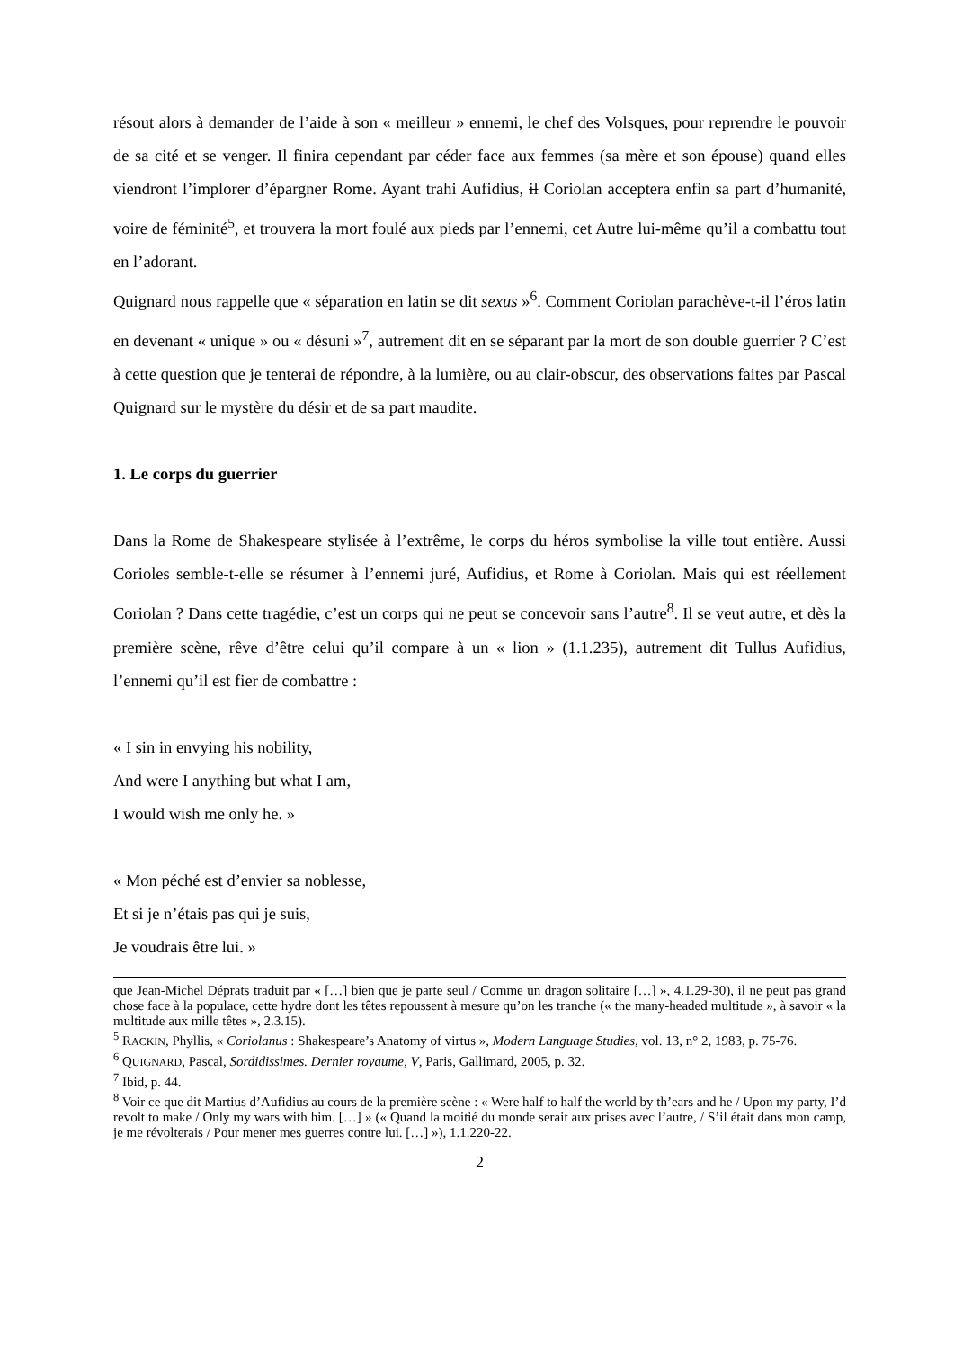résout alors à demander de l’aide à son « meilleur » ennemi, le chef des Volsques, pour reprendre le pouvoir de sa cité et se venger. Il finira cependant par céder face aux femmes (sa mère et son épouse) quand elles viendront l’implorer d’épargner Rome. Ayant trahi Aufidius, il Coriolan acceptera enfin sa part d’humanité, voire de féminité<sup>5</sup>, et trouvera la mort foulé aux pieds par l’ennemi, cet Autre lui-même qu’il a combattu tout en l’adorant.
Quignard nous rappelle que « séparation en latin se dit sexus »<sup>6</sup>. Comment Coriolan parachève-t-il l’éros latin en devenant « unique » ou « désuni »<sup>7</sup>, autrement dit en se séparant par la mort de son double guerrier ? C’est à cette question que je tenterai de répondre, à la lumière, ou au clair-obscur, des observations faites par Pascal Quignard sur le mystère du désir et de sa part maudite.
1. Le corps du guerrier
Dans la Rome de Shakespeare stylisée à l’extrême, le corps du héros symbolise la ville tout entière. Aussi Corioles semble-t-elle se résumer à l’ennemi juré, Aufidius, et Rome à Coriolan. Mais qui est réellement Coriolan ? Dans cette tragédie, c’est un corps qui ne peut se concevoir sans l’autre<sup>8</sup>. Il se veut autre, et dès la première scène, rêve d’être celui qu’il compare à un « lion » (1.1.235), autrement dit Tullus Aufidius, l’ennemi qu’il est fier de combattre :
« I sin in envying his nobility,
And were I anything but what I am,
I would wish me only he. »
« Mon péché est d’envier sa noblesse,
Et si je n’étais pas qui je suis,
Je voudrais être lui. »
que Jean-Michel Déprats traduit par « […] bien que je parte seul / Comme un dragon solitaire […] », 4.1.29-30), il ne peut pas grand chose face à la populace, cette hydre dont les têtes repoussent à mesure qu’on les tranche (« the many-headed multitude », à savoir « la multitude aux mille têtes », 2.3.15).
<sup>5</sup> RACKIN, Phyllis, « Coriolanus : Shakespeare’s Anatomy of virtus », Modern Language Studies, vol. 13, n° 2, 1983, p. 75-76.
<sup>6</sup> QUIGNARD, Pascal, Sordidissimes. Dernier royaume, V, Paris, Gallimard, 2005, p. 32.
<sup>7</sup> Ibid, p. 44.
<sup>8</sup> Voir ce que dit Martius d’Aufidius au cours de la première scène : « Were half to half the world by th’ears and he / Upon my party, I’d revolt to make / Only my wars with him. […] » (« Quand la moitié du monde serait aux prises avec l’autre, / S’il était dans mon camp, je me révolterais / Pour mener mes guerres contre lui. […] »), 1.1.220-22.
2